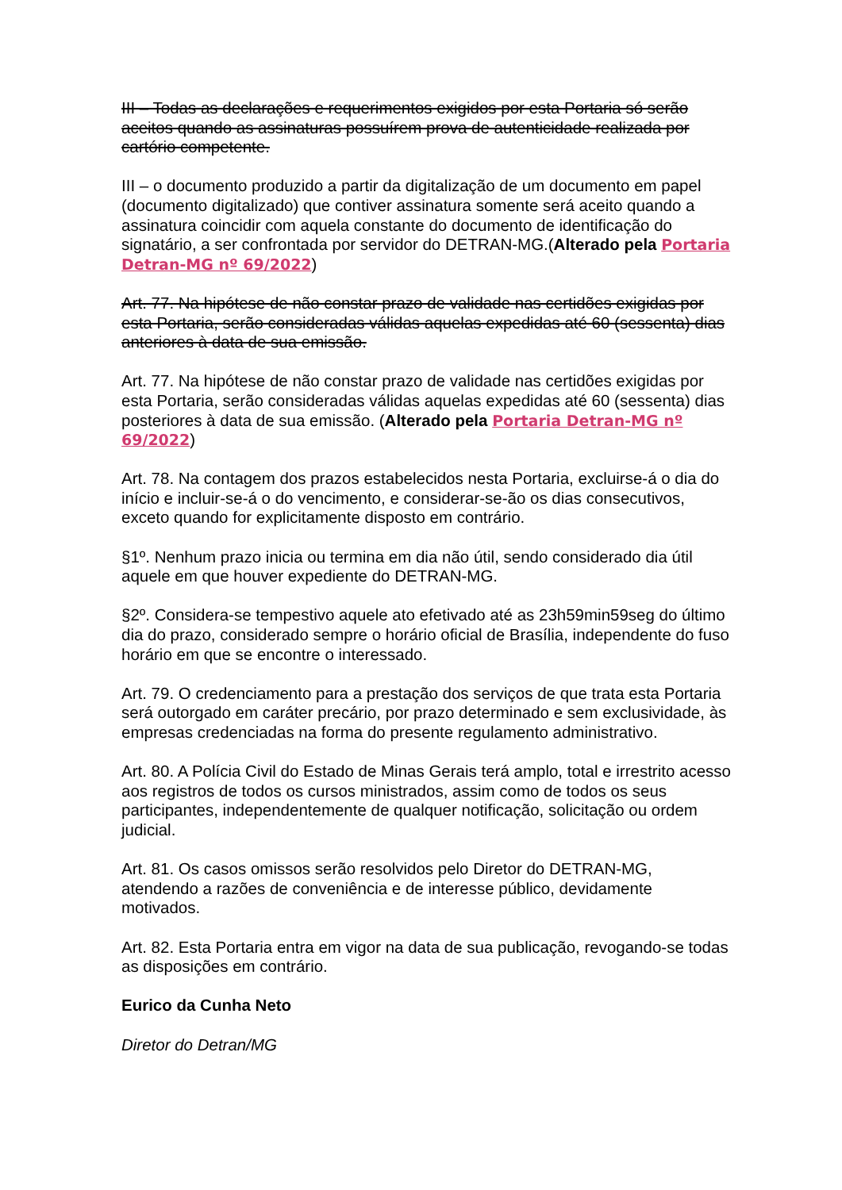III – Todas as declarações e requerimentos exigidos por esta Portaria só serão aceitos quando as assinaturas possuírem prova de autenticidade realizada por cartório competente.
III – o documento produzido a partir da digitalização de um documento em papel (documento digitalizado) que contiver assinatura somente será aceito quando a assinatura coincidir com aquela constante do documento de identificação do signatário, a ser confrontada por servidor do DETRAN-MG.(Alterado pela Portaria Detran-MG nº 69/2022)
Art. 77. Na hipótese de não constar prazo de validade nas certidões exigidas por esta Portaria, serão consideradas válidas aquelas expedidas até 60 (sessenta) dias anteriores à data de sua emissão.
Art. 77. Na hipótese de não constar prazo de validade nas certidões exigidas por esta Portaria, serão consideradas válidas aquelas expedidas até 60 (sessenta) dias posteriores à data de sua emissão. (Alterado pela Portaria Detran-MG nº 69/2022)
Art. 78. Na contagem dos prazos estabelecidos nesta Portaria, excluirse-á o dia do início e incluir-se-á o do vencimento, e considerar-se-ão os dias consecutivos, exceto quando for explicitamente disposto em contrário.
§1º. Nenhum prazo inicia ou termina em dia não útil, sendo considerado dia útil aquele em que houver expediente do DETRAN-MG.
§2º. Considera-se tempestivo aquele ato efetivado até as 23h59min59seg do último dia do prazo, considerado sempre o horário oficial de Brasília, independente do fuso horário em que se encontre o interessado.
Art. 79. O credenciamento para a prestação dos serviços de que trata esta Portaria será outorgado em caráter precário, por prazo determinado e sem exclusividade, às empresas credenciadas na forma do presente regulamento administrativo.
Art. 80. A Polícia Civil do Estado de Minas Gerais terá amplo, total e irrestrito acesso aos registros de todos os cursos ministrados, assim como de todos os seus participantes, independentemente de qualquer notificação, solicitação ou ordem judicial.
Art. 81. Os casos omissos serão resolvidos pelo Diretor do DETRAN-MG, atendendo a razões de conveniência e de interesse público, devidamente motivados.
Art. 82. Esta Portaria entra em vigor na data de sua publicação, revogando-se todas as disposições em contrário.
Eurico da Cunha Neto
Diretor do Detran/MG